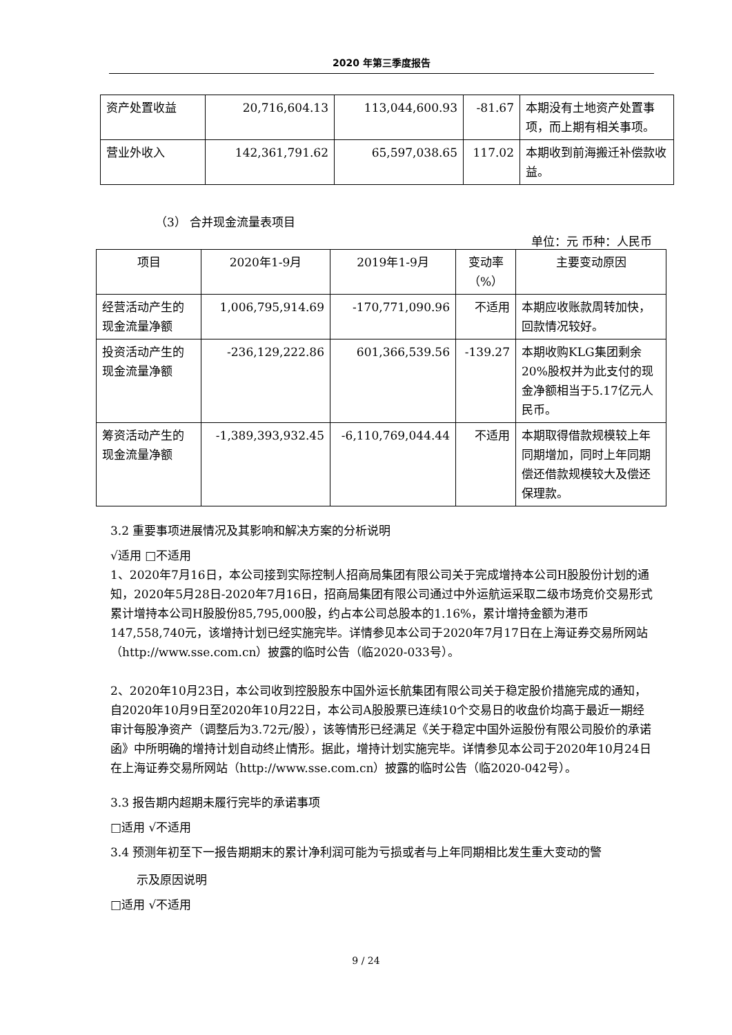2020 年第三季度报告
| 资产处置收益 | 20,716,604.13 | 113,044,600.93 | -81.67 | 本期没有土地资产处置事项，而上期有相关事项。 |
| 营业外收入 | 142,361,791.62 | 65,597,038.65 | 117.02 | 本期收到前海搬迁补偿款收益。 |
（3） 合并现金流量表项目
单位：元 币种：人民币
| 项目 | 2020年1-9月 | 2019年1-9月 | 变动率（%） | 主要变动原因 |
| --- | --- | --- | --- | --- |
| 经营活动产生的现金流量净额 | 1,006,795,914.69 | -170,771,090.96 | 不适用 | 本期应收账款周转加快，回款情况较好。 |
| 投资活动产生的现金流量净额 | -236,129,222.86 | 601,366,539.56 | -139.27 | 本期收购KLG集团剩余20%股权并为此支付的现金净额相当于5.17亿元人民币。 |
| 筹资活动产生的现金流量净额 | -1,389,393,932.45 | -6,110,769,044.44 | 不适用 | 本期取得借款规模较上年同期增加，同时上年同期偿还借款规模较大及偿还保理款。 |
3.2 重要事项进展情况及其影响和解决方案的分析说明
√适用 □不适用
1、2020年7月16日，本公司接到实际控制人招商局集团有限公司关于完成增持本公司H股股份计划的通知，2020年5月28日-2020年7月16日，招商局集团有限公司通过中外运航运采取二级市场竞价交易形式累计增持本公司H股股份85,795,000股，约占本公司总股本的1.16%，累计增持金额为港币147,558,740元，该增持计划已经实施完毕。详情参见本公司于2020年7月17日在上海证券交易所网站（http://www.sse.com.cn）披露的临时公告（临2020-033号）。
2、2020年10月23日，本公司收到控股股东中国外运长航集团有限公司关于稳定股价措施完成的通知，自2020年10月9日至2020年10月22日，本公司A股股票已连续10个交易日的收盘价均高于最近一期经审计每股净资产（调整后为3.72元/股），该等情形已经满足《关于稳定中国外运股份有限公司股价的承诺函》中所明确的增持计划自动终止情形。据此，增持计划实施完毕。详情参见本公司于2020年10月24日在上海证券交易所网站（http://www.sse.com.cn）披露的临时公告（临2020-042号）。
3.3 报告期内超期未履行完毕的承诺事项
□适用 √不适用
3.4 预测年初至下一报告期期末的累计净利润可能为亏损或者与上年同期相比发生重大变动的警
示及原因说明
□适用 √不适用
9 / 24